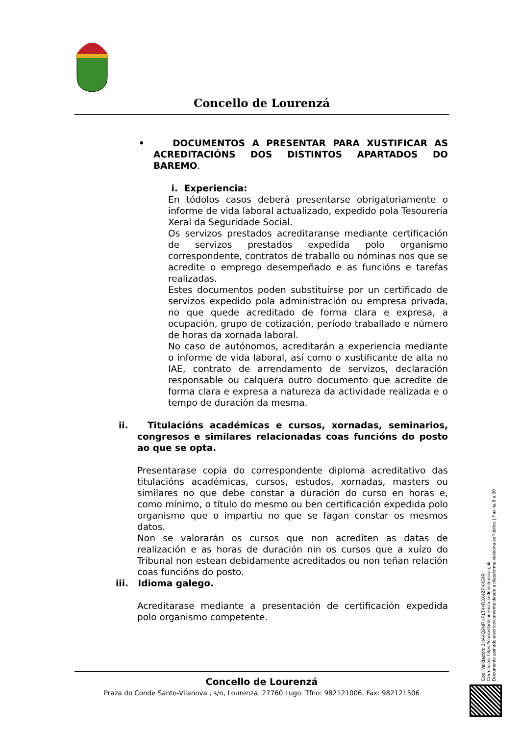Concello de Lourenzá
• DOCUMENTOS A PRESENTAR PARA XUSTIFICAR AS ACREDITACIÓNS DOS DISTINTOS APARTADOS DO BAREMO.
i. Experiencia:
En tódolos casos deberá presentarse obrigatoriamente o informe de vida laboral actualizado, expedido pola Tesourería Xeral da Seguridade Social.
Os servizos prestados acreditaranse mediante certificación de servizos prestados expedida polo organismo correspondente, contratos de traballo ou nóminas nos que se acredite o emprego desempeñado e as funcións e tarefas realizadas.
Estes documentos poden substituírse por un certificado de servizos expedido pola administración ou empresa privada, no que quede acreditado de forma clara e expresa, a ocupación, grupo de cotización, período traballado e número de horas da xornada laboral.
No caso de autónomos, acreditarán a experiencia mediante o informe de vida laboral, así como o xustificante de alta no IAE, contrato de arrendamento de servizos, declaración responsable ou calquera outro documento que acredite de forma clara e expresa a natureza da actividade realizada e o tempo de duración da mesma.
ii. Titulacións académicas e cursos, xornadas, seminarios, congresos e similares relacionadas coas funcións do posto ao que se opta.
Presentarase copia do correspondente diploma acreditativo das titulacións académicas, cursos, estudos, xornadas, masters ou similares no que debe constar a duración do curso en horas e, como mínimo, o título do mesmo ou ben certificación expedida polo organismo que o impartiu no que se fagan constar os mesmos datos.
Non se valorarán os cursos que non acrediten as datas de realización e as horas de duración nin os cursos que a xuízo do Tribunal non estean debidamente acreditados ou non teñan relación coas funcións do posto.
iii. Idioma galego.
Acreditarase mediante a presentación de certificación expedida polo organismo competente.
Concello de Lourenzá
Praza do Conde Santo-Vilanova , s/n, Lourenzá. 27760 Lugo. Tfno: 982121006. Fax: 982121506
Cod. Validación: 3HA4Q9NRKPLT44R3X4ZPX454R
Corrección: https://concellodelourenza.sedelectronica.gal/
Documento asinado electronicamente desde a plataforma xestiona esPublico | Páxina 8 a 20